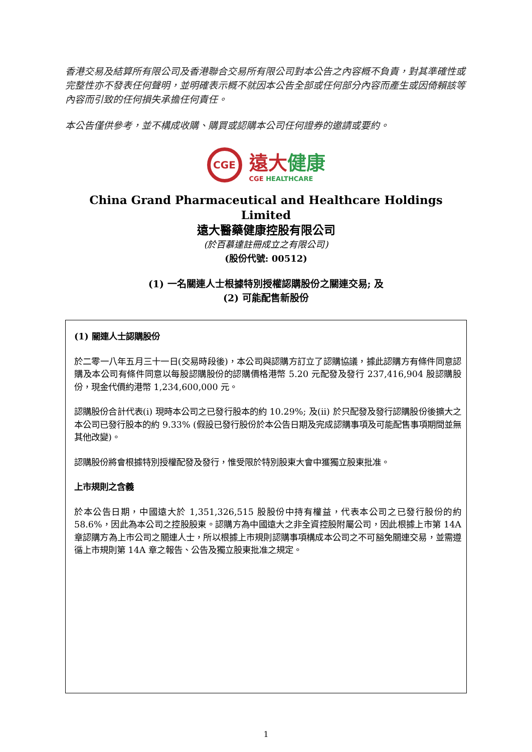香港交易及結算所有限公司及香港聯合交易所有限公司對本公告之內容概不負責，對其準確性或完整性亦不發表任何聲明，並明確表示概不就因本公告全部或任何部分內容而產生或因倚賴該等內容而引致的任何損失承擔任何責任。
本公告僅供參考，並不構成收購、購買或認購本公司任何證券的邀請或要約。
CGE
遠大 健康
CGE HEALTHCARE
China Grand Pharmaceutical and Healthcare Holdings Limited
遠大醫藥健康控股有限公司
(於百慕達註冊成立之有限公司)
(股份代號: 00512)
(1) 一名關連人士根據特別授權認購股份之關連交易; 及
(2) 可能配售新股份
(1) 關連人士認購股份
於二零一八年五月三十一日(交易時段後)，本公司與認購方訂立了認購協議，據此認購方有條件同意認購及本公司有條件同意以每股認購股份的認購價格港幣 5.20 元配發及發行 237,416,904 股認購股份，現金代價約港幣 1,234,600,000 元。
認購股份合計代表(i) 現時本公司之已發行股本的約 10.29%; 及(ii) 於只配發及發行認購股份後擴大之本公司已發行股本的約 9.33% (假設已發行股份於本公告日期及完成認購事項及可能配售事項期間並無其他改變)。
認購股份將會根據特別授權配發及發行，惟受限於特別股東大會中獲獨立股東批准。
上市規則之含義
於本公告日期，中國遠大於 1,351,326,515 股股份中持有權益，代表本公司之已發行股份的約 58.6%，因此為本公司之控股股東。認購方為中國遠大之非全資控股附屬公司，因此根據上市第 14A 章認購方為上市公司之關連人士，所以根據上市規則認購事項構成本公司之不可豁免關連交易，並需遵循上市規則第 14A 章之報告、公告及獨立股東批准之規定。
1